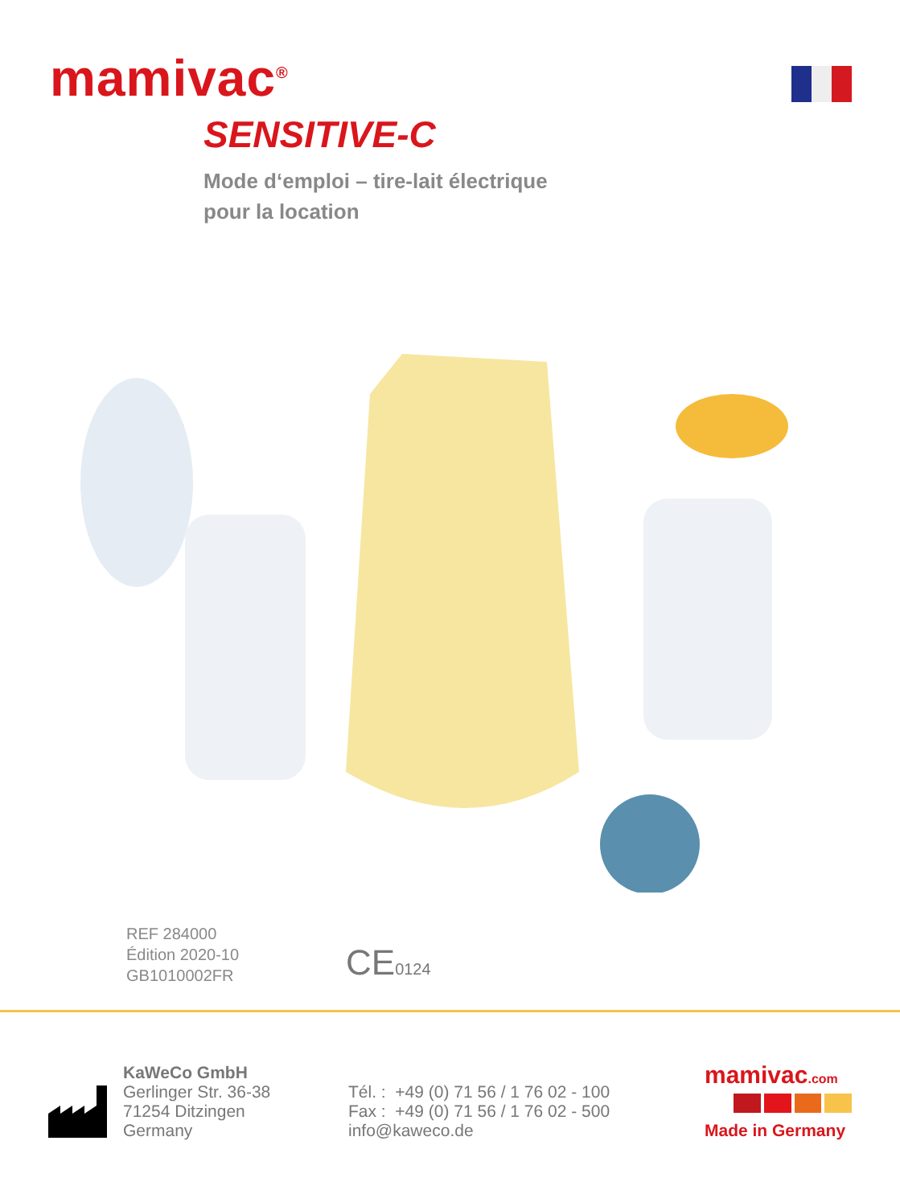mamivac<sup>®</sup>
SENSITIVE-C
Mode d‘emploi – tire-lait électrique
pour la location
REF 284000
Édition 2020-10
GB1010002FR
CE0124
KaWeCo GmbH
Gerlinger Str. 36-38
71254 Ditzingen
Germany
Tél. : +49 (0) 71 56 / 1 76 02 - 100
Fax : +49 (0) 71 56 / 1 76 02 - 500
info@kaweco.de
mamivac.com
Made in Germany